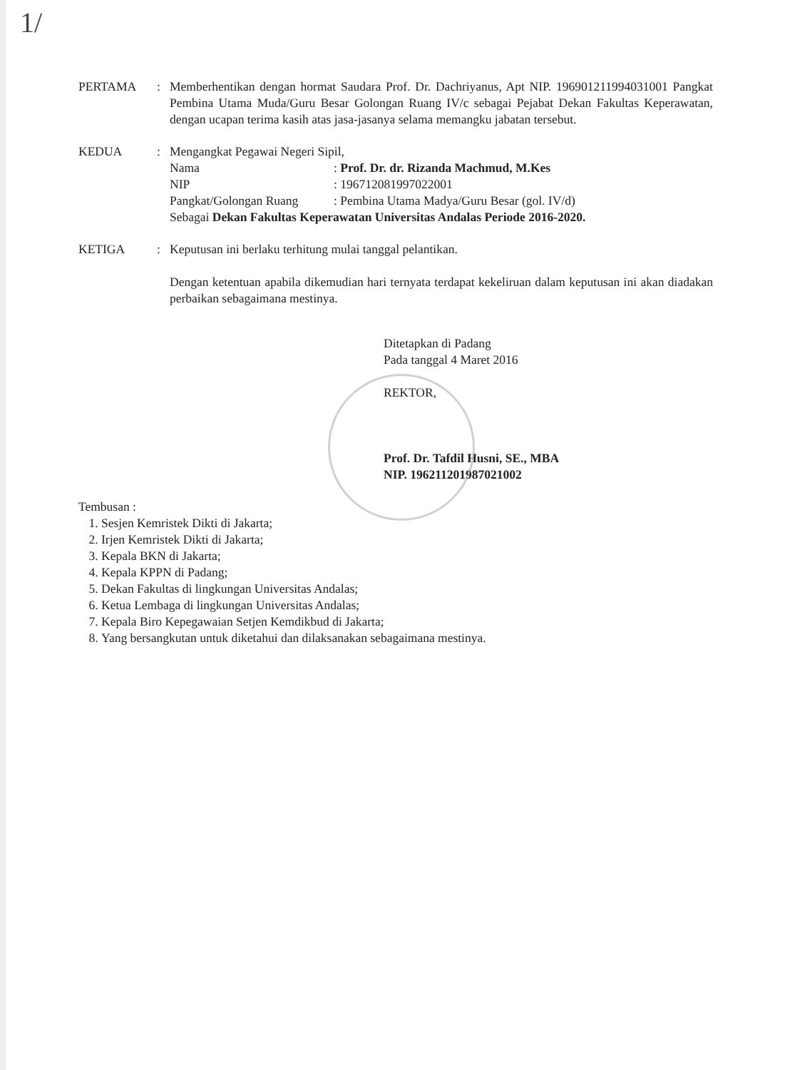1/
PERTAMA : Memberhentikan dengan hormat Saudara Prof. Dr. Dachriyanus, Apt NIP. 196901211994031001 Pangkat Pembina Utama Muda/Guru Besar Golongan Ruang IV/c sebagai Pejabat Dekan Fakultas Keperawatan, dengan ucapan terima kasih atas jasa-jasanya selama memangku jabatan tersebut.
KEDUA : Mengangkat Pegawai Negeri Sipil,
Nama: Prof. Dr. dr. Rizanda Machmud, M.Kes
NIP: 196712081997022001
Pangkat/Golongan Ruang: Pembina Utama Madya/Guru Besar (gol. IV/d)
Sebagai Dekan Fakultas Keperawatan Universitas Andalas Periode 2016-2020.
KETIGA : Keputusan ini berlaku terhitung mulai tanggal pelantikan.
Dengan ketentuan apabila dikemudian hari ternyata terdapat kekeliruan dalam keputusan ini akan diadakan perbaikan sebagaimana mestinya.
Ditetapkan di Padang
Pada tanggal 4 Maret 2016
REKTOR,
Prof. Dr. Tafdil Husni, SE., MBA
NIP. 196211201987021002
Tembusan :
1. Sesjen Kemristek Dikti di Jakarta;
2. Irjen Kemristek Dikti di Jakarta;
3. Kepala BKN di Jakarta;
4. Kepala KPPN di Padang;
5. Dekan Fakultas di lingkungan Universitas Andalas;
6. Ketua Lembaga di lingkungan Universitas Andalas;
7. Kepala Biro Kepegawaian Setjen Kemdikbud di Jakarta;
8. Yang bersangkutan untuk diketahui dan dilaksanakan sebagaimana mestinya.